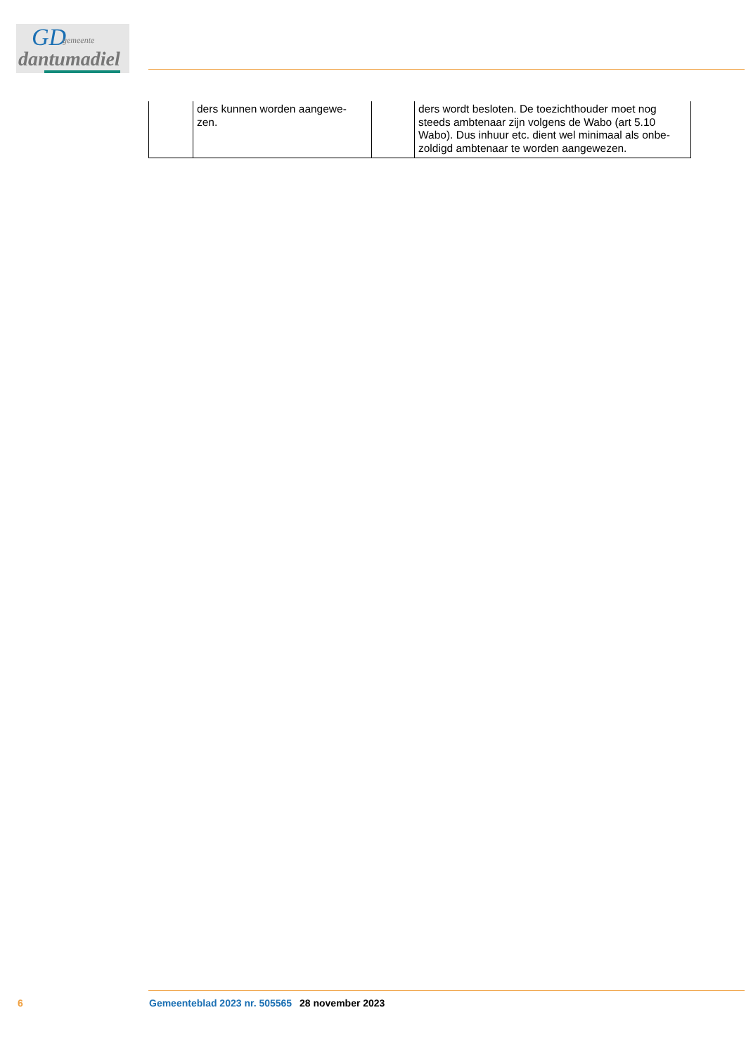GD gemeente
dantumadiel
| | ders kunnen worden aangewe- zen. | | ders wordt besloten. De toezichthouder moet nog steeds ambtenaar zijn volgens de Wabo (art 5.10 Wabo). Dus inhuur etc. dient wel minimaal als onbe-zoldigd ambtenaar te worden aangewezen. |
6 Gemeenteblad 2023 nr. 505565 28 november 2023